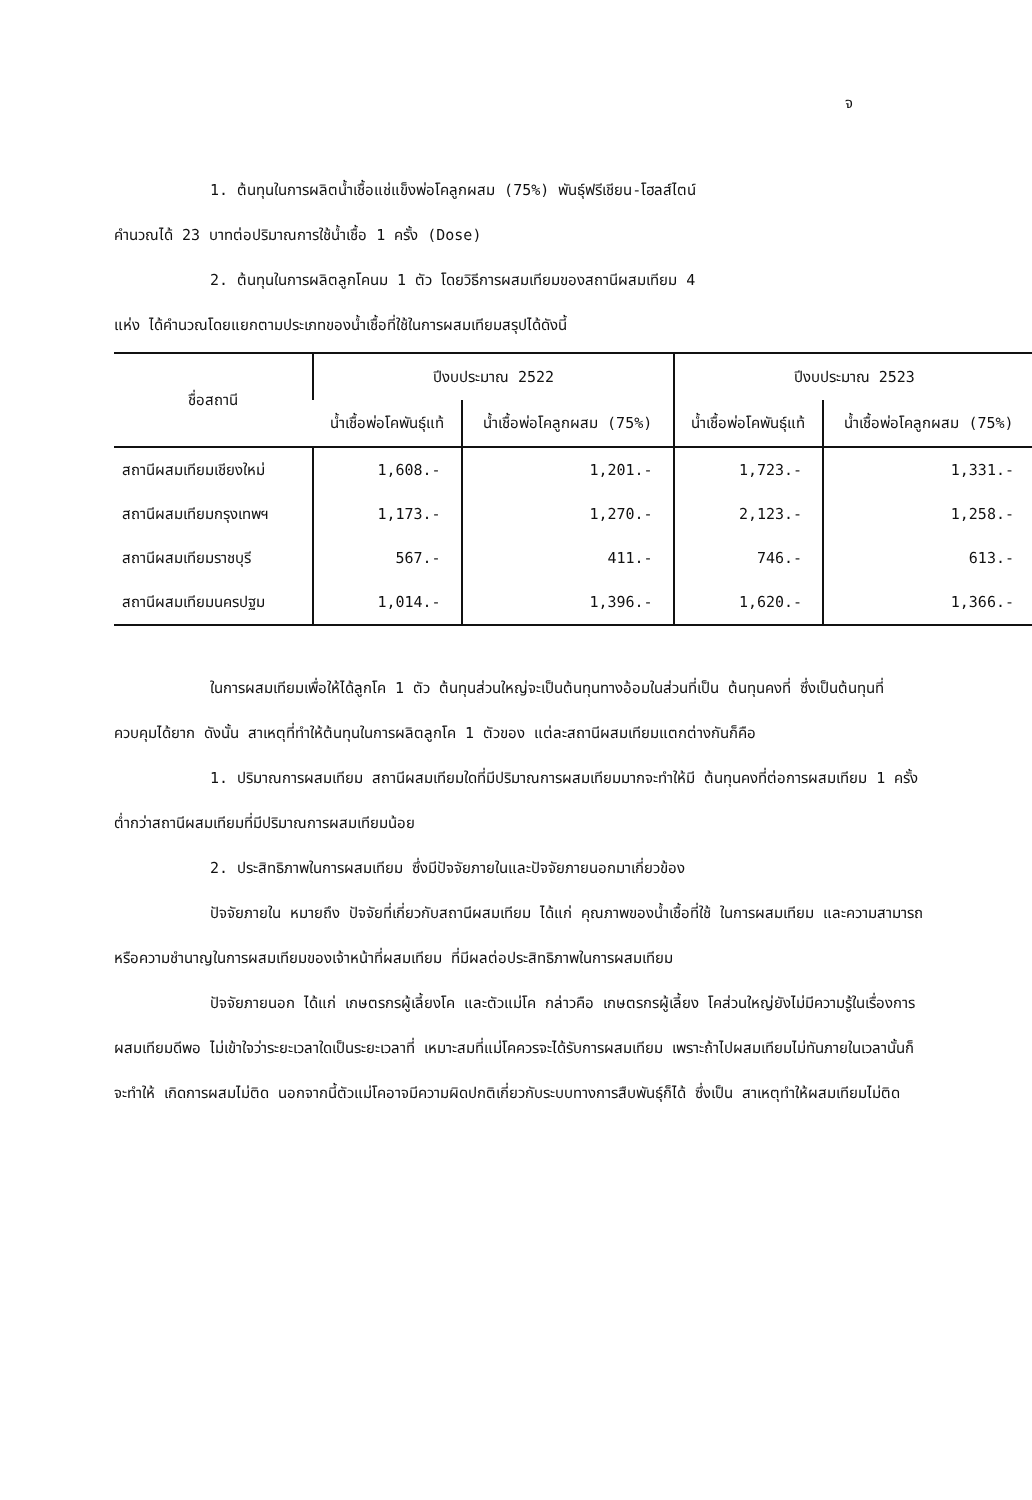จ
1. ต้นทุนในการผลิตน้ำเชื้อแช่แข็งพ่อโคลูกผสม (75%) พันธุ์ฟรีเชียน-โฮลส์ไตน์
คำนวณได้ 23 บาทต่อปริมาณการใช้น้ำเชื้อ 1 ครั้ง (Dose)
2. ต้นทุนในการผลิตลูกโคนม 1 ตัว โดยวิธีการผสมเทียมของสถานีผสมเทียม 4
แห่ง ได้คำนวณโดยแยกตามประเภทของน้ำเชื้อที่ใช้ในการผสมเทียมสรุปได้ดังนี้
| ชื่อสถานี | ปีงบประมาณ 2522 | | ปีงบประมาณ 2523 | |
| --- | --- | --- | --- | --- |
| | น้ำเชื้อพ่อโคพันธุ์แท้ | น้ำเชื้อพ่อโคลูกผสม (75%) | น้ำเชื้อพ่อโคพันธุ์แท้ | น้ำเชื้อพ่อโคลูกผสม (75%) |
| สถานีผสมเทียมเชียงใหม่ | 1,608.- | 1,201.- | 1,723.- | 1,331.- |
| สถานีผสมเทียมกรุงเทพฯ | 1,173.- | 1,270.- | 2,123.- | 1,258.- |
| สถานีผสมเทียมราชบุรี | 567.- | 411.- | 746.- | 613.- |
| สถานีผสมเทียมนครปฐม | 1,014.- | 1,396.- | 1,620.- | 1,366.- |
ในการผสมเทียมเพื่อให้ได้ลูกโค 1 ตัว ต้นทุนส่วนใหญ่จะเป็นต้นทุนทางอ้อมในส่วนที่เป็น ต้นทุนคงที่ ซึ่งเป็นต้นทุนที่ควบคุมได้ยาก ดังนั้น สาเหตุที่ทำให้ต้นทุนในการผลิตลูกโค 1 ตัวของ แต่ละสถานีผสมเทียมแตกต่างกันก็คือ
1. ปริมาณการผสมเทียม สถานีผสมเทียมใดที่มีปริมาณการผสมเทียมมากจะทำให้มี ต้นทุนคงที่ต่อการผสมเทียม 1 ครั้งต่ำกว่าสถานีผสมเทียมที่มีปริมาณการผสมเทียมน้อย
2. ประสิทธิภาพในการผสมเทียม ซึ่งมีปัจจัยภายในและปัจจัยภายนอกมาเกี่ยวข้อง
ปัจจัยภายใน หมายถึง ปัจจัยที่เกี่ยวกับสถานีผสมเทียม ได้แก่ คุณภาพของน้ำเชื้อที่ใช้ ในการผสมเทียม และความสามารถหรือความชำนาญในการผสมเทียมของเจ้าหน้าที่ผสมเทียม ที่มีผลต่อประสิทธิภาพในการผสมเทียม
ปัจจัยภายนอก ได้แก่ เกษตรกรผู้เลี้ยงโค และตัวแม่โค กล่าวคือ เกษตรกรผู้เลี้ยง โคส่วนใหญ่ยังไม่มีความรู้ในเรื่องการผสมเทียมดีพอ ไม่เข้าใจว่าระยะเวลาใดเป็นระยะเวลาที่ เหมาะสมที่แม่โคควรจะได้รับการผสมเทียม เพราะถ้าไปผสมเทียมไม่ทันภายในเวลานั้นก็จะทำให้ เกิดการผสมไม่ติด นอกจากนี้ตัวแม่โคอาจมีความผิดปกติเกี่ยวกับระบบทางการสืบพันธุ์ก็ได้ ซึ่งเป็น สาเหตุทำให้ผสมเทียมไม่ติด